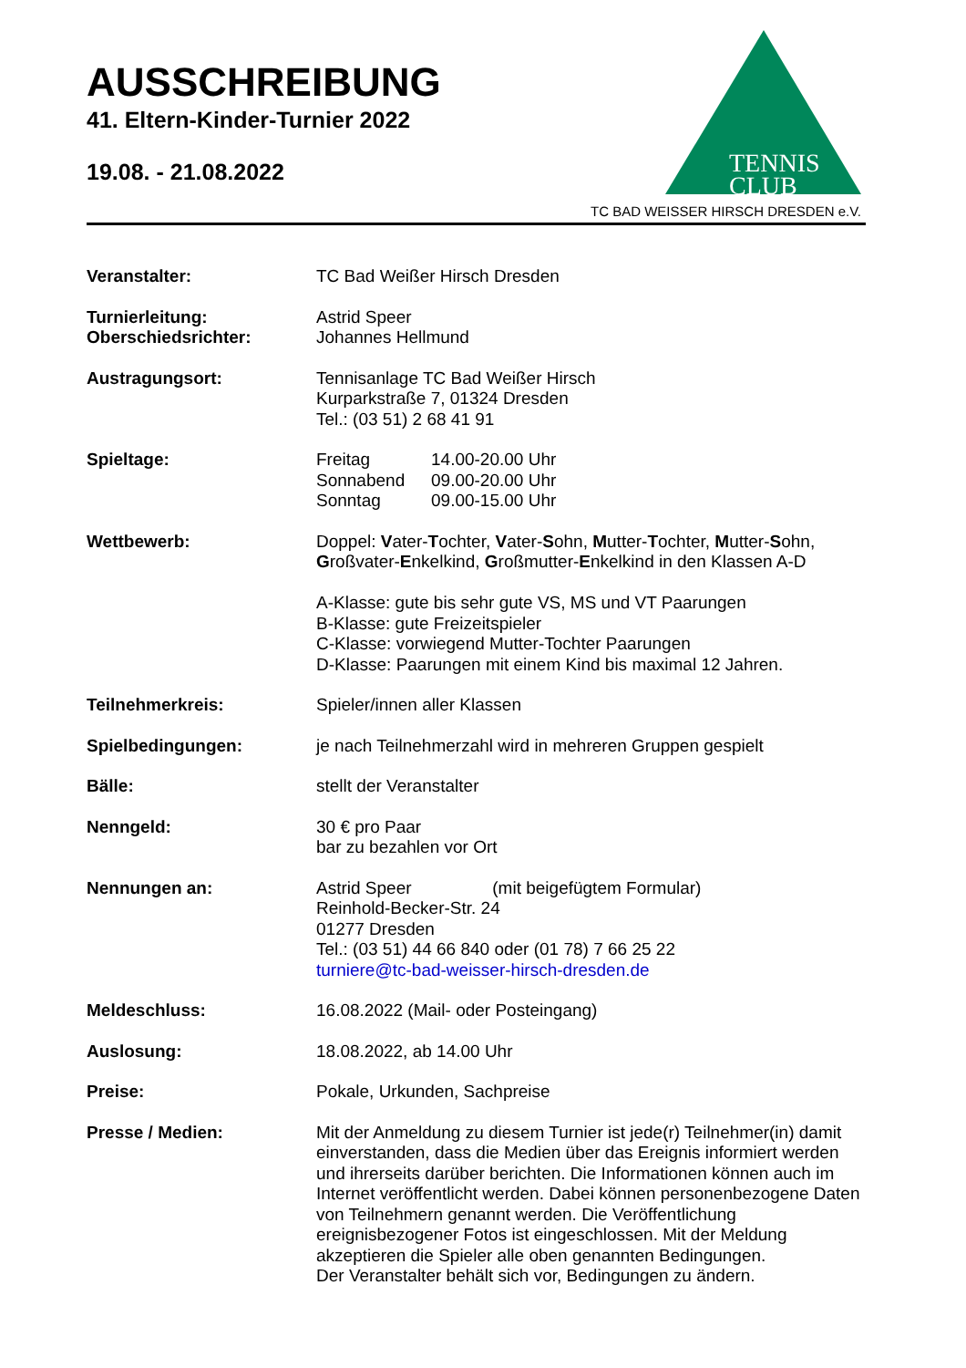AUSSCHREIBUNG
41. Eltern-Kinder-Turnier 2022
19.08. - 21.08.2022
TENNIS
CLUB
TC BAD WEISSER HIRSCH DRESDEN e.V.
Veranstalter: TC Bad Weißer Hirsch Dresden
Turnierleitung:
Oberschiedsrichter:
Astrid Speer
Johannes Hellmund
Austragungsort: Tennisanlage TC Bad Weißer Hirsch
Kurparkstraße 7, 01324 Dresden
Tel.: (03 51) 2 68 41 91
Spieltage: Freitag
Sonnabend
Sonntag
14.00-20.00 Uhr
09.00-20.00 Uhr
09.00-15.00 Uhr
Wettbewerb: Doppel: Vater-Tochter, Vater-Sohn, Mutter-Tochter, Mutter-Sohn, Großvater-Enkelkind, Großmutter-Enkelkind in den Klassen A-D
A-Klasse: gute bis sehr gute VS, MS und VT Paarungen
B-Klasse: gute Freizeitspieler
C-Klasse: vorwiegend Mutter-Tochter Paarungen
D-Klasse: Paarungen mit einem Kind bis maximal 12 Jahren.
Teilnehmerkreis: Spieler/innen aller Klassen
Spielbedingungen: je nach Teilnehmerzahl wird in mehreren Gruppen gespielt
Bälle: stellt der Veranstalter
Nenngeld: 30 € pro Paar
bar zu bezahlen vor Ort
Nennungen an: Astrid Speer (mit beigefügtem Formular)
Reinhold-Becker-Str. 24
01277 Dresden
Tel.: (03 51) 44 66 840 oder (01 78) 7 66 25 22
turniere@tc-bad-weisser-hirsch-dresden.de
Meldeschluss: 16.08.2022 (Mail- oder Posteingang)
Auslosung: 18.08.2022, ab 14.00 Uhr
Preise: Pokale, Urkunden, Sachpreise
Presse / Medien: Mit der Anmeldung zu diesem Turnier ist jede(r) Teilnehmer(in) damit einverstanden, dass die Medien über das Ereignis informiert werden und ihrerseits darüber berichten. Die Informationen können auch im Internet veröffentlicht werden. Dabei können personenbezogene Daten von Teilnehmern genannt werden. Die Veröffentlichung ereignisbezogener Fotos ist eingeschlossen. Mit der Meldung akzeptieren die Spieler alle oben genannten Bedingungen.
Der Veranstalter behält sich vor, Bedingungen zu ändern.